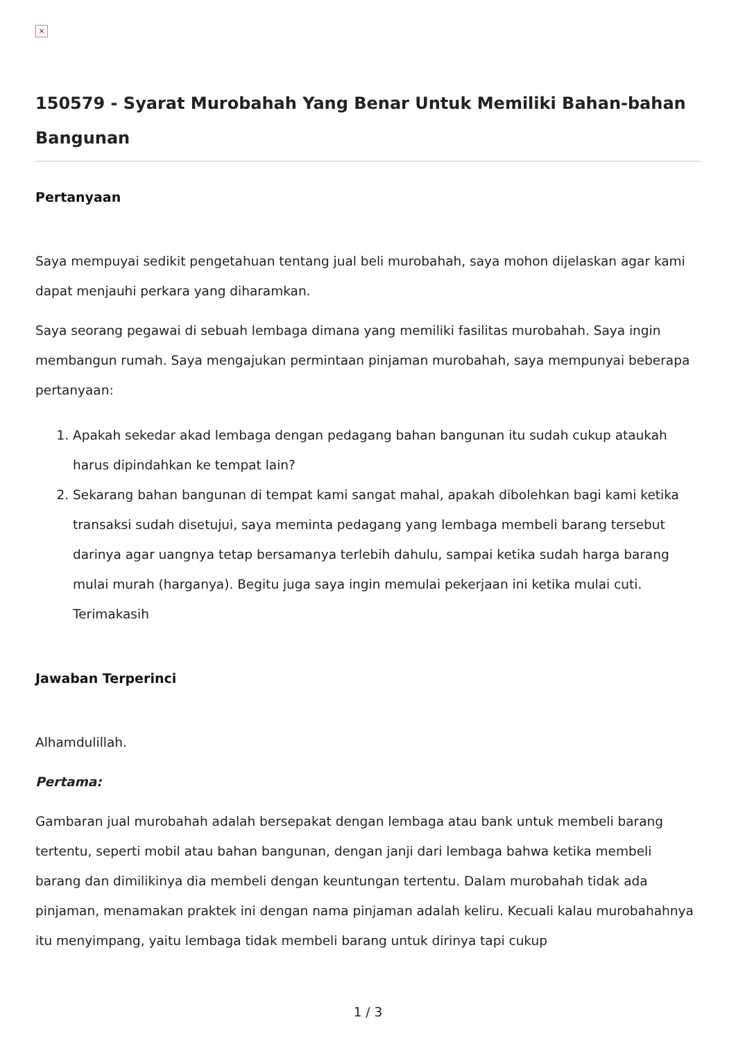×
150579 - Syarat Murobahah Yang Benar Untuk Memiliki Bahan-bahan Bangunan
Pertanyaan
Saya mempuyai sedikit pengetahuan tentang jual beli murobahah, saya mohon dijelaskan agar kami dapat menjauhi perkara yang diharamkan.
Saya seorang pegawai di sebuah lembaga dimana yang memiliki fasilitas murobahah. Saya ingin membangun rumah. Saya mengajukan permintaan pinjaman murobahah, saya mempunyai beberapa pertanyaan:
1. Apakah sekedar akad lembaga dengan pedagang bahan bangunan itu sudah cukup ataukah harus dipindahkan ke tempat lain?
2. Sekarang bahan bangunan di tempat kami sangat mahal, apakah dibolehkan bagi kami ketika transaksi sudah disetujui, saya meminta pedagang yang lembaga membeli barang tersebut darinya agar uangnya tetap bersamanya terlebih dahulu, sampai ketika sudah harga barang mulai murah (harganya). Begitu juga saya ingin memulai pekerjaan ini ketika mulai cuti. Terimakasih
Jawaban Terperinci
Alhamdulillah.
Pertama:
Gambaran jual murobahah adalah bersepakat dengan lembaga atau bank untuk membeli barang tertentu, seperti mobil atau bahan bangunan, dengan janji dari lembaga bahwa ketika membeli barang dan dimilikinya dia membeli dengan keuntungan tertentu. Dalam murobahah tidak ada pinjaman, menamakan praktek ini dengan nama pinjaman adalah keliru. Kecuali kalau murobahahnya itu menyimpang, yaitu lembaga tidak membeli barang untuk dirinya tapi cukup
1 / 3